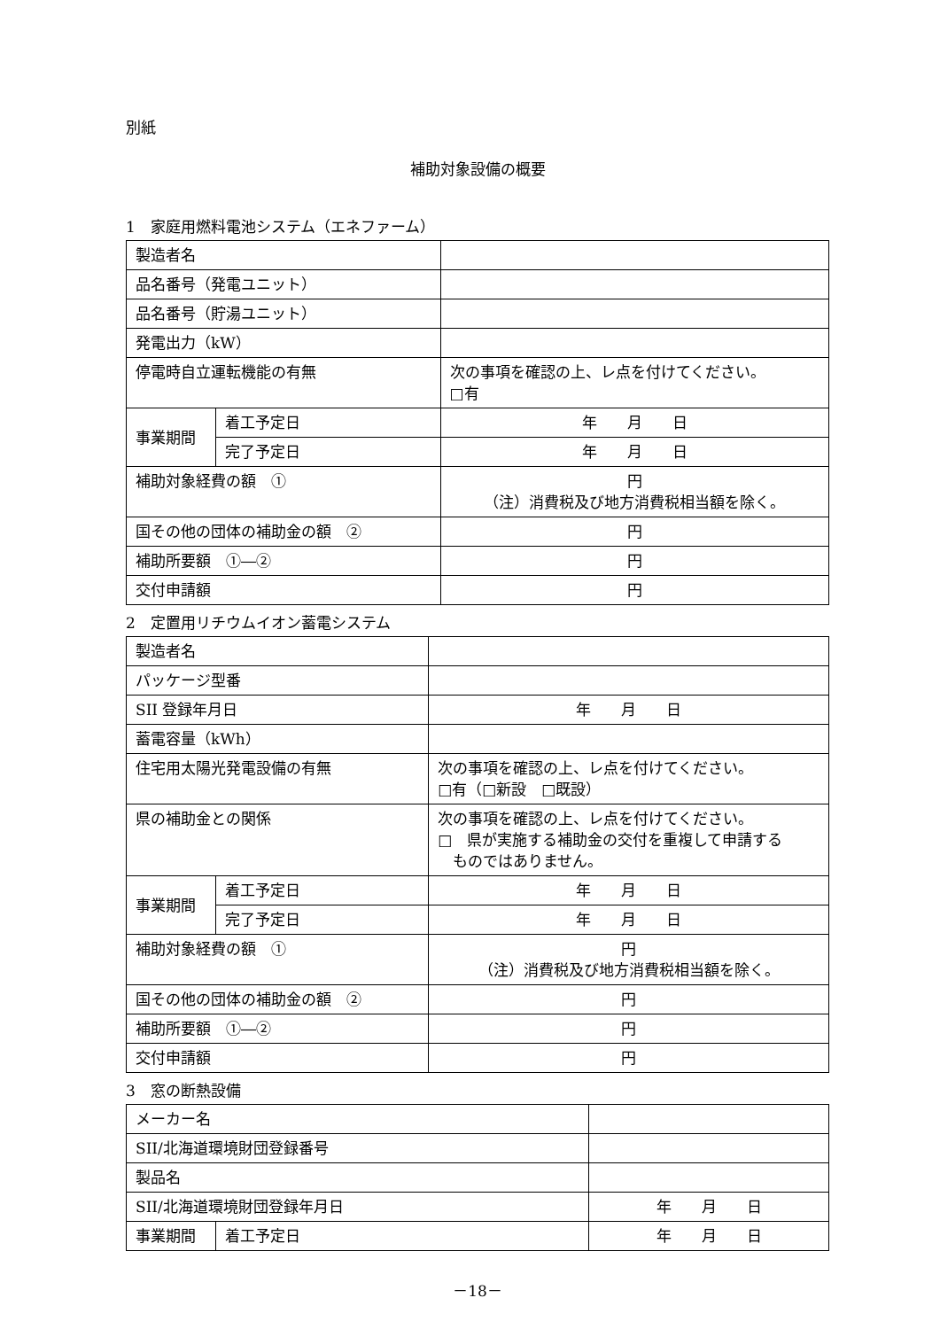別紙
補助対象設備の概要
1　家庭用燃料電池システム（エネファーム）
| 製造者名 | | |
| 品名番号（発電ユニット） | | |
| 品名番号（貯湯ユニット） | | |
| 発電出力（kW） | | |
| 停電時自立運転機能の有無 | | 次の事項を確認の上、レ点を付けてください。 □有 |
| 事業期間 | 着工予定日 | 年 月 日 |
| | 完了予定日 | 年 月 日 |
| 補助対象経費の額 ① | | 円 （注）消費税及び地方消費税相当額を除く。 |
| 国その他の団体の補助金の額 ② | | 円 |
| 補助所要額 ①―② | | 円 |
| 交付申請額 | | 円 |
2　定置用リチウムイオン蓄電システム
| 製造者名 | | |
| パッケージ型番 | | |
| SII 登録年月日 | | 年 月 日 |
| 蓄電容量（kWh） | | |
| 住宅用太陽光発電設備の有無 | | 次の事項を確認の上、レ点を付けてください。 □有（□新設 □既設） |
| 県の補助金との関係 | | 次の事項を確認の上、レ点を付けてください。 □ 県が実施する補助金の交付を重複して申請する ものではありません。 |
| 事業期間 | 着工予定日 | 年 月 日 |
| | 完了予定日 | 年 月 日 |
| 補助対象経費の額 ① | | 円 （注）消費税及び地方消費税相当額を除く。 |
| 国その他の団体の補助金の額 ② | | 円 |
| 補助所要額 ①―② | | 円 |
| 交付申請額 | | 円 |
3　窓の断熱設備
| メーカー名 | | |
| SII/北海道環境財団登録番号 | | |
| 製品名 | | |
| SII/北海道環境財団登録年月日 | | 年 月 日 |
| 事業期間 | 着工予定日 | 年 月 日 |
－18－